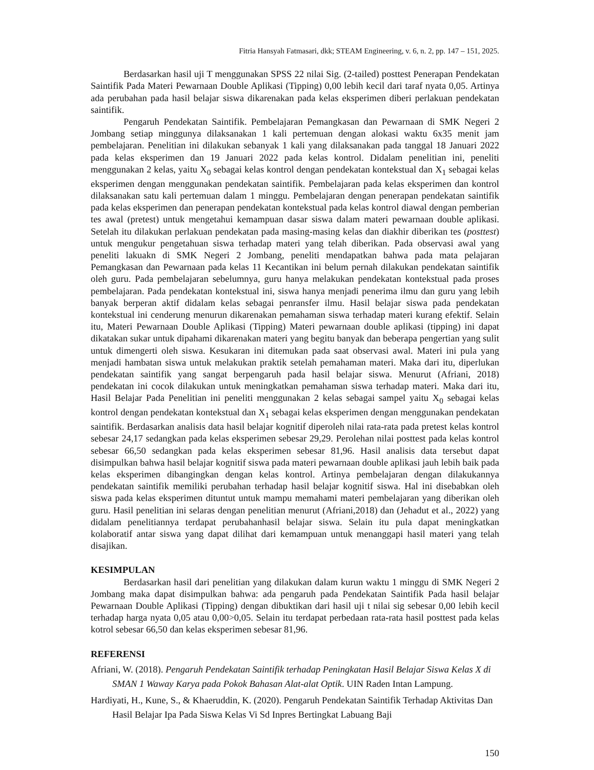Fitria Hansyah Fatmasari, dkk; STEAM Engineering, v. 6, n. 2, pp. 147 – 151, 2025.
Berdasarkan hasil uji T menggunakan SPSS 22 nilai Sig. (2-tailed) posttest Penerapan Pendekatan Saintifik Pada Materi Pewarnaan Double Aplikasi (Tipping) 0,00 lebih kecil dari taraf nyata 0,05. Artinya ada perubahan pada hasil belajar siswa dikarenakan pada kelas eksperimen diberi perlakuan pendekatan saintifik.
Pengaruh Pendekatan Saintifik. Pembelajaran Pemangkasan dan Pewarnaan di SMK Negeri 2 Jombang setiap minggunya dilaksanakan 1 kali pertemuan dengan alokasi waktu 6x35 menit jam pembelajaran. Penelitian ini dilakukan sebanyak 1 kali yang dilaksanakan pada tanggal 18 Januari 2022 pada kelas eksperimen dan 19 Januari 2022 pada kelas kontrol. Didalam penelitian ini, peneliti menggunakan 2 kelas, yaitu X<sub>0</sub> sebagai kelas kontrol dengan pendekatan kontekstual dan X<sub>1</sub> sebagai kelas eksperimen dengan menggunakan pendekatan saintifik. Pembelajaran pada kelas eksperimen dan kontrol dilaksanakan satu kali pertemuan dalam 1 minggu. Pembelajaran dengan penerapan pendekatan saintifik pada kelas eksperimen dan penerapan pendekatan kontekstual pada kelas kontrol diawal dengan pemberian tes awal (pretest) untuk mengetahui kemampuan dasar siswa dalam materi pewarnaan double aplikasi. Setelah itu dilakukan perlakuan pendekatan pada masing-masing kelas dan diakhir diberikan tes (posttest) untuk mengukur pengetahuan siswa terhadap materi yang telah diberikan. Pada observasi awal yang peneliti lakuakn di SMK Negeri 2 Jombang, peneliti mendapatkan bahwa pada mata pelajaran Pemangkasan dan Pewarnaan pada kelas 11 Kecantikan ini belum pernah dilakukan pendekatan saintifik oleh guru. Pada pembelajaran sebelumnya, guru hanya melakukan pendekatan kontekstual pada proses pembelajaran. Pada pendekatan kontekstual ini, siswa hanya menjadi penerima ilmu dan guru yang lebih banyak berperan aktif didalam kelas sebagai penransfer ilmu. Hasil belajar siswa pada pendekatan kontekstual ini cenderung menurun dikarenakan pemahaman siswa terhadap materi kurang efektif. Selain itu, Materi Pewarnaan Double Aplikasi (Tipping) Materi pewarnaan double aplikasi (tipping) ini dapat dikatakan sukar untuk dipahami dikarenakan materi yang begitu banyak dan beberapa pengertian yang sulit untuk dimengerti oleh siswa. Kesukaran ini ditemukan pada saat observasi awal. Materi ini pula yang menjadi hambatan siswa untuk melakukan praktik setelah pemahaman materi. Maka dari itu, diperlukan pendekatan saintifik yang sangat berpengaruh pada hasil belajar siswa. Menurut (Afriani, 2018) pendekatan ini cocok dilakukan untuk meningkatkan pemahaman siswa terhadap materi. Maka dari itu, Hasil Belajar Pada Penelitian ini peneliti menggunakan 2 kelas sebagai sampel yaitu X<sub>0</sub> sebagai kelas kontrol dengan pendekatan kontekstual dan X<sub>1</sub> sebagai kelas eksperimen dengan menggunakan pendekatan saintifik. Berdasarkan analisis data hasil belajar kognitif diperoleh nilai rata-rata pada pretest kelas kontrol sebesar 24,17 sedangkan pada kelas eksperimen sebesar 29,29. Perolehan nilai posttest pada kelas kontrol sebesar 66,50 sedangkan pada kelas eksperimen sebesar 81,96. Hasil analisis data tersebut dapat disimpulkan bahwa hasil belajar kognitif siswa pada materi pewarnaan double aplikasi jauh lebih baik pada kelas eksperimen dibangingkan dengan kelas kontrol. Artinya pembelajaran dengan dilakukannya pendekatan saintifik memiliki perubahan terhadap hasil belajar kognitif siswa. Hal ini disebabkan oleh siswa pada kelas eksperimen dituntut untuk mampu memahami materi pembelajaran yang diberikan oleh guru. Hasil penelitian ini selaras dengan penelitian menurut (Afriani,2018) dan (Jehadut et al., 2022) yang didalam penelitiannya terdapat perubahanhasil belajar siswa. Selain itu pula dapat meningkatkan kolaboratif antar siswa yang dapat dilihat dari kemampuan untuk menanggapi hasil materi yang telah disajikan.
KESIMPULAN
Berdasarkan hasil dari penelitian yang dilakukan dalam kurun waktu 1 minggu di SMK Negeri 2 Jombang maka dapat disimpulkan bahwa: ada pengaruh pada Pendekatan Saintifik Pada hasil belajar Pewarnaan Double Aplikasi (Tipping) dengan dibuktikan dari hasil uji t nilai sig sebesar 0,00 lebih kecil terhadap harga nyata 0,05 atau 0,00>0,05. Selain itu terdapat perbedaan rata-rata hasil posttest pada kelas kotrol sebesar 66,50 dan kelas eksperimen sebesar 81,96.
REFERENSI
Afriani, W. (2018). Pengaruh Pendekatan Saintifik terhadap Peningkatan Hasil Belajar Siswa Kelas X di SMAN 1 Waway Karya pada Pokok Bahasan Alat-alat Optik. UIN Raden Intan Lampung.
Hardiyati, H., Kune, S., & Khaeruddin, K. (2020). Pengaruh Pendekatan Saintifik Terhadap Aktivitas Dan Hasil Belajar Ipa Pada Siswa Kelas Vi Sd Inpres Bertingkat Labuang Baji
150